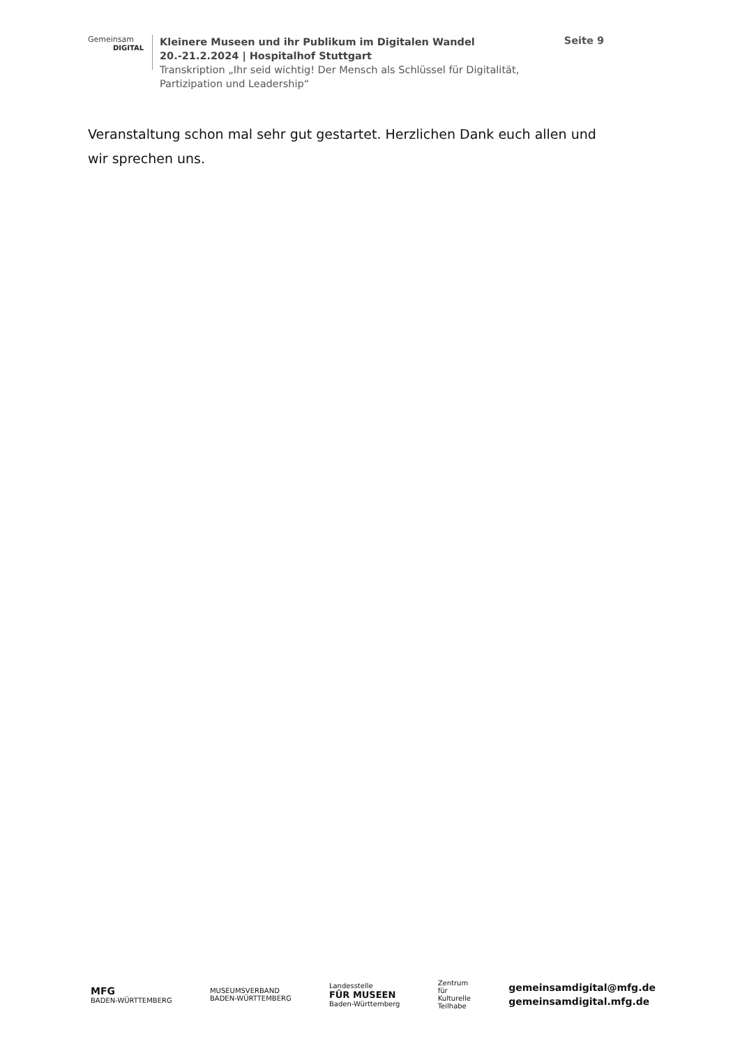Gemeinsam
DIGITAL
Kleinere Museen und ihr Publikum im Digitalen Wandel
20.-21.2.2024 | Hospitalhof Stuttgart
Transkription „Ihr seid wichtig! Der Mensch als Schlüssel für Digitalität, Partizipation und Leadership“
Seite 9
Veranstaltung schon mal sehr gut gestartet. Herzlichen Dank euch allen und wir sprechen uns.
MFG
BADEN-WÜRTTEMBERG
MUSEUMSVERBAND
BADEN-WÜRTTEMBERG
Landesstelle
FÜR MUSEEN
Baden-Württemberg
Zentrum
für
Kulturelle
Teilhabe
gemeinsamdigital@mfg.de
gemeinsamdigital.mfg.de